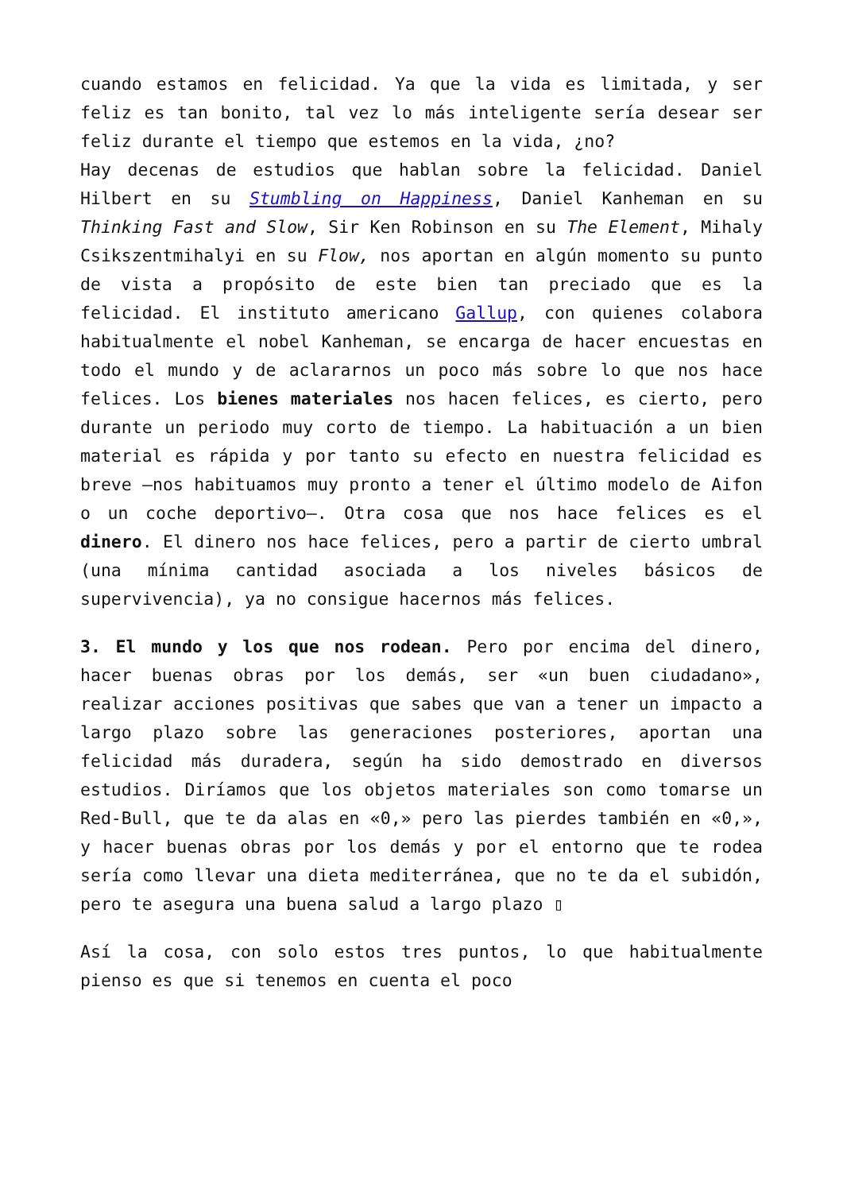cuando estamos en felicidad. Ya que la vida es limitada, y ser feliz es tan bonito, tal vez lo más inteligente sería desear ser feliz durante el tiempo que estemos en la vida, ¿no?
Hay decenas de estudios que hablan sobre la felicidad. Daniel Hilbert en su Stumbling on Happiness, Daniel Kanheman en su Thinking Fast and Slow, Sir Ken Robinson en su The Element, Mihaly Csikszentmihalyi en su Flow, nos aportan en algún momento su punto de vista a propósito de este bien tan preciado que es la felicidad. El instituto americano Gallup, con quienes colabora habitualmente el nobel Kanheman, se encarga de hacer encuestas en todo el mundo y de aclararnos un poco más sobre lo que nos hace felices. Los bienes materiales nos hacen felices, es cierto, pero durante un periodo muy corto de tiempo. La habituación a un bien material es rápida y por tanto su efecto en nuestra felicidad es breve –nos habituamos muy pronto a tener el último modelo de Aifon o un coche deportivo–. Otra cosa que nos hace felices es el dinero. El dinero nos hace felices, pero a partir de cierto umbral (una mínima cantidad asociada a los niveles básicos de supervivencia), ya no consigue hacernos más felices.
3. El mundo y los que nos rodean. Pero por encima del dinero, hacer buenas obras por los demás, ser «un buen ciudadano», realizar acciones positivas que sabes que van a tener un impacto a largo plazo sobre las generaciones posteriores, aportan una felicidad más duradera, según ha sido demostrado en diversos estudios. Diríamos que los objetos materiales son como tomarse un Red-Bull, que te da alas en «0,» pero las pierdes también en «0,», y hacer buenas obras por los demás y por el entorno que te rodea sería como llevar una dieta mediterránea, que no te da el subidón, pero te asegura una buena salud a largo plazo ▯
Así la cosa, con solo estos tres puntos, lo que habitualmente pienso es que si tenemos en cuenta el poco